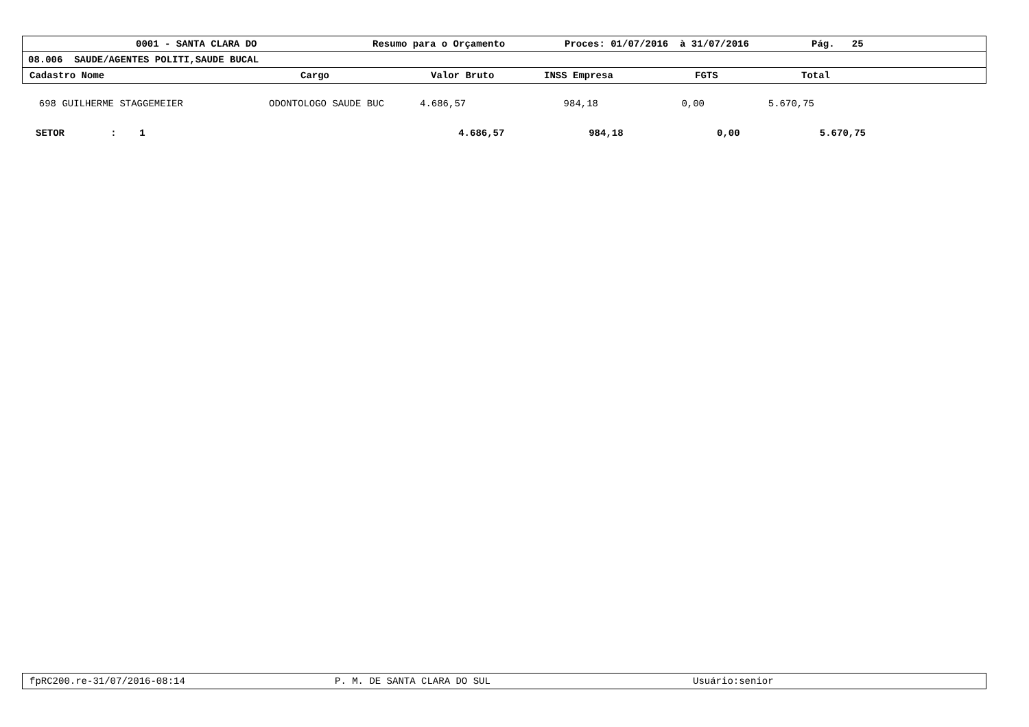0001 - SANTA CLARA DO Resumo para o Orçamento Proces: 01/07/2016 à 31/07/2016 Pág. 25
08.006 SAUDE/AGENTES POLITI,SAUDE BUCAL
Cadastro Nome Cargo Valor Bruto INSS Empresa FGTS Total
| 698 | GUILHERME STAGGEMEIER | ODONTOLOGO SAUDE BUC | 4.686,57 | 984,18 | 0,00 | 5.670,75 | |
| SETOR : 1 | 4.686,57 | 984,18 | 0,00 | 5.670,75 |
fpRC200.re-31/07/2016-08:14 P. M. DE SANTA CLARA DO SUL Usuário:senior